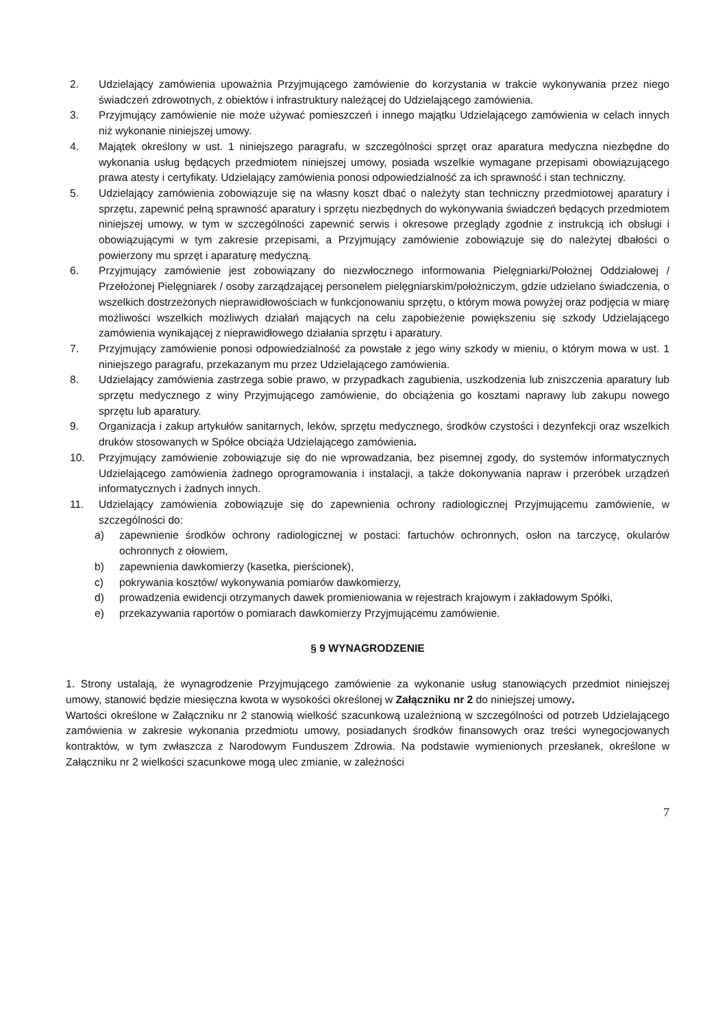2. Udzielający zamówienia upoważnia Przyjmującego zamówienie do korzystania w trakcie wykonywania przez niego świadczeń zdrowotnych, z obiektów i infrastruktury należącej do Udzielającego zamówienia.
3. Przyjmujący zamówienie nie może używać pomieszczeń i innego majątku Udzielającego zamówienia w celach innych niż wykonanie niniejszej umowy.
4. Majątek określony w ust. 1 niniejszego paragrafu, w szczególności sprzęt oraz aparatura medyczna niezbędne do wykonania usług będących przedmiotem niniejszej umowy, posiada wszelkie wymagane przepisami obowiązującego prawa atesty i certyfikaty. Udzielający zamówienia ponosi odpowiedzialność za ich sprawność i stan techniczny.
5. Udzielający zamówienia zobowiązuje się na własny koszt dbać o należyty stan techniczny przedmiotowej aparatury i sprzętu, zapewnić pełną sprawność aparatury i sprzętu niezbędnych do wykonywania świadczeń będących przedmiotem niniejszej umowy, w tym w szczególności zapewnić serwis i okresowe przeglądy zgodnie z instrukcją ich obsługi i obowiązującymi w tym zakresie przepisami, a Przyjmujący zamówienie zobowiązuje się do należytej dbałości o powierzony mu sprzęt i aparaturę medyczną.
6. Przyjmujący zamówienie jest zobowiązany do niezwłocznego informowania Pielęgniarki/Położnej Oddziałowej / Przełożonej Pielęgniarek / osoby zarządzającej personelem pielęgniarskim/położniczym, gdzie udzielano świadczenia, o wszelkich dostrzeżonych nieprawidłowościach w funkcjonowaniu sprzętu, o którym mowa powyżej oraz podjęcia w miarę możliwości wszelkich możliwych działań mających na celu zapobieżenie powiększeniu się szkody Udzielającego zamówienia wynikającej z nieprawidłowego działania sprzętu i aparatury.
7. Przyjmujący zamówienie ponosi odpowiedzialność za powstałe z jego winy szkody w mieniu, o którym mowa w ust. 1 niniejszego paragrafu, przekazanym mu przez Udzielającego zamówienia.
8. Udzielający zamówienia zastrzega sobie prawo, w przypadkach zagubienia, uszkodzenia lub zniszczenia aparatury lub sprzętu medycznego z winy Przyjmującego zamówienie, do obciążenia go kosztami naprawy lub zakupu nowego sprzętu lub aparatury.
9. Organizacja i zakup artykułów sanitarnych, leków, sprzętu medycznego, środków czystości i dezynfekcji oraz wszelkich druków stosowanych w Spółce obciąża Udzielającego zamówienia.
10. Przyjmujący zamówienie zobowiązuje się do nie wprowadzania, bez pisemnej zgody, do systemów informatycznych Udzielającego zamówienia żadnego oprogramowania i instalacji, a także dokonywania napraw i przeróbek urządzeń informatycznych i żadnych innych.
11. Udzielający zamówienia zobowiązuje się do zapewnienia ochrony radiologicznej Przyjmującemu zamówienie, w szczególności do:
a) zapewnienie środków ochrony radiologicznej w postaci: fartuchów ochronnych, osłon na tarczycę, okularów ochronnych z ołowiem,
b) zapewnienia dawkomierzy (kasetka, pierścionek),
c) pokrywania kosztów/ wykonywania pomiarów dawkomierzy,
d) prowadzenia ewidencji otrzymanych dawek promieniowania w rejestrach krajowym i zakładowym Spółki,
e) przekazywania raportów o pomiarach dawkomierzy Przyjmującemu zamówienie.
§ 9 WYNAGRODZENIE
1. Strony ustalają, że wynagrodzenie Przyjmującego zamówienie za wykonanie usług stanowiących przedmiot niniejszej umowy, stanowić będzie miesięczna kwota w wysokości określonej w Załączniku nr 2 do niniejszej umowy.
Wartości określone w Załączniku nr 2 stanowią wielkość szacunkową uzależnioną w szczególności od potrzeb Udzielającego zamówienia w zakresie wykonania przedmiotu umowy, posiadanych środków finansowych oraz treści wynegocjowanych kontraktów, w tym zwłaszcza z Narodowym Funduszem Zdrowia. Na podstawie wymienionych przesłanek, określone w Załączniku nr 2 wielkości szacunkowe mogą ulec zmianie, w zależności
7